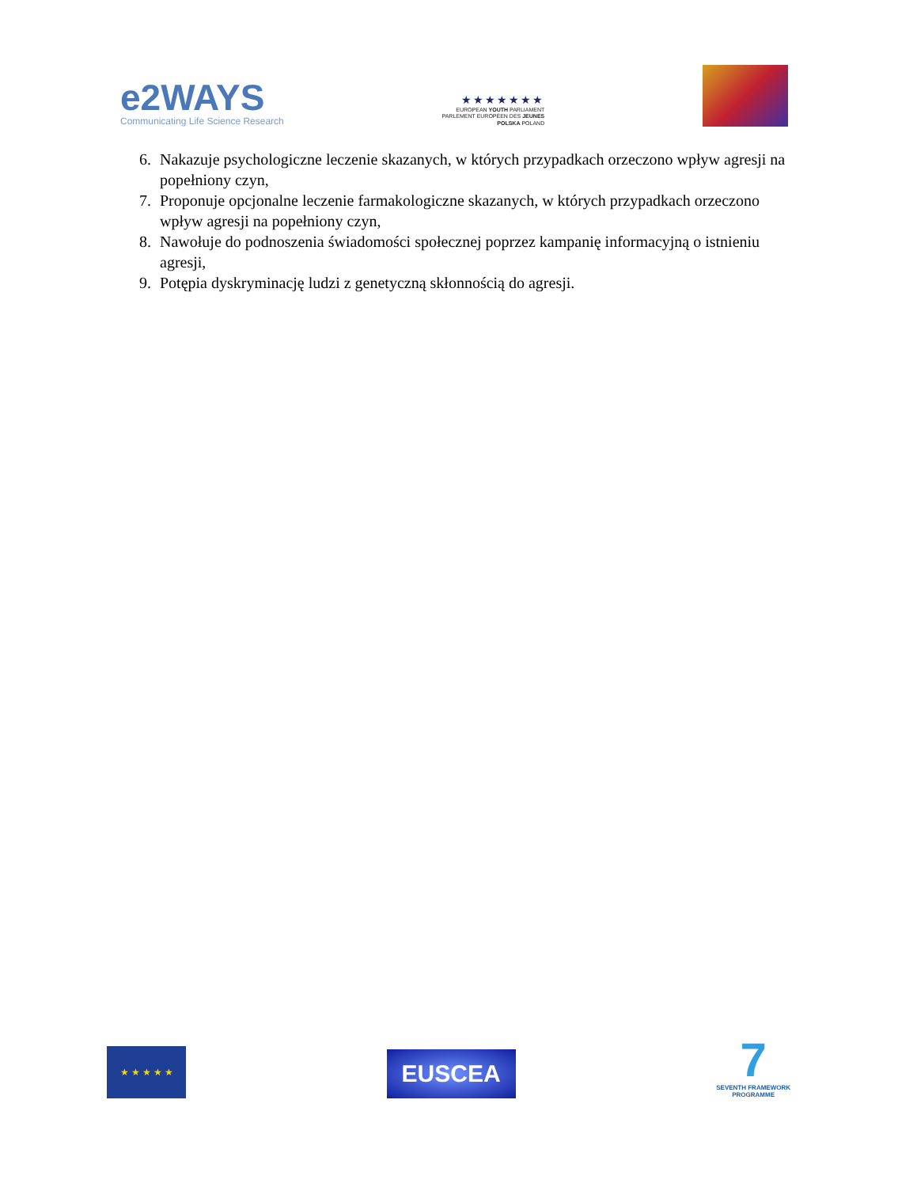e2WAYS
Communicating Life Science Research
★★★★★★★
EUROPEAN YOUTH PARLIAMENT
PARLEMENT EUROPÉEN DES JEUNES
POLSKA POLAND
6. Nakazuje psychologiczne leczenie skazanych, w których przypadkach orzeczono wpływ agresji na popełniony czyn,
7. Proponuje opcjonalne leczenie farmakologiczne skazanych, w których przypadkach orzeczono wpływ agresji na popełniony czyn,
8. Nawołuje do podnoszenia świadomości społecznej poprzez kampanię informacyjną o istnieniu agresji,
9. Potępia dyskryminację ludzi z genetyczną skłonnością do agresji.
★ ★ ★ ★ ★
EUSCEA
7
SEVENTH FRAMEWORK
PROGRAMME